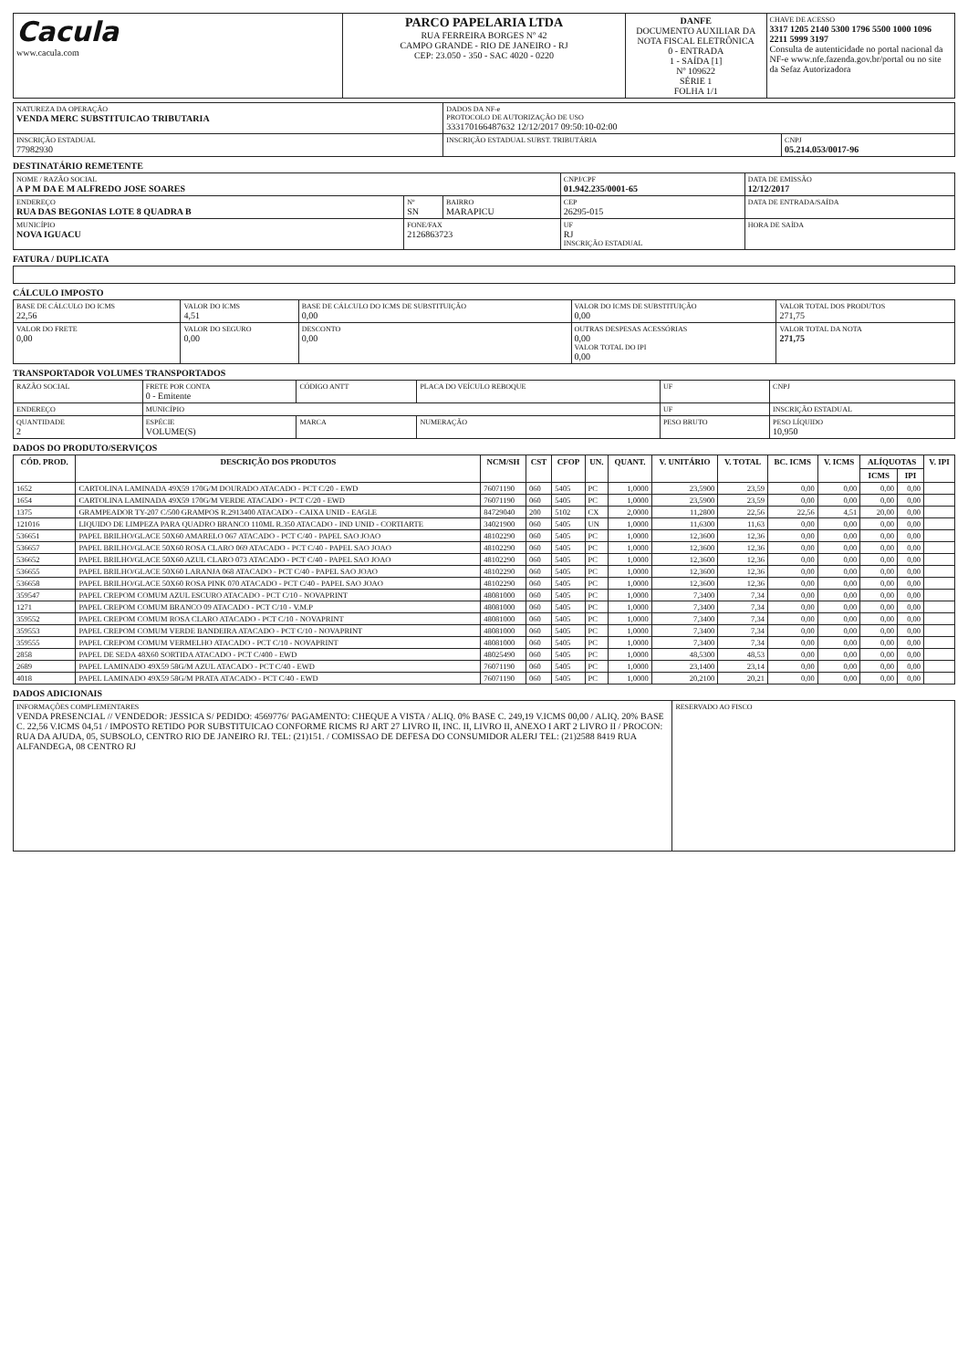| Cacula www.cacula.com | PARCO PAPELARIA LTDA RUA FERREIRA BORGES Nº 42 CAMPO GRANDE - RIO DE JANEIRO - RJ CEP: 23.050 - 350 - SAC 4020 - 0220 | DANFE DOCUMENTO AUXILIAR DA NOTA FISCAL ELETRÔNICA 0 - ENTRADA 1 - SAÍDA [1] Nº 109622 SÉRIE 1 FOLHA 1/1 | CHAVE DE ACESSO 3317 1205 2140 5300 1796 5500 1000 1096 2211 5999 3197 Consulta de autenticidade no portal nacional da NF-e www.nfe.fazenda.gov.br/portal ou no site da Sefaz Autorizadora |
| NATUREZA DA OPERAÇÃO VENDA MERC SUBSTITUICAO TRIBUTARIA | DADOS DA NF-e PROTOCOLO DE AUTORIZAÇÃO DE USO 333170166487632 12/12/2017 09:50:10-02:00 | |
| INSCRIÇÃO ESTADUAL 77982930 | INSCRIÇÃO ESTADUAL SUBST. TRIBUTÁRIA | CNPJ 05.214.053/0017-96 |
DESTINATÁRIO REMETENTE
| NOME / RAZÃO SOCIAL A P M DA E M ALFREDO JOSE SOARES | | | CNPJ/CPF 01.942.235/0001-65 | DATA DE EMISSÃO 12/12/2017 |
| ENDEREÇO RUA DAS BEGONIAS LOTE 8 QUADRA B | Nº SN | BAIRRO MARAPICU | CEP 26295-015 | DATA DE ENTRADA/SAÍDA |
| MUNICÍPIO NOVA IGUACU | FONE/FAX 2126863723 | | UF RJ INSCRIÇÃO ESTADUAL | HORA DE SAÍDA |
FATURA / DUPLICATA
CÁLCULO IMPOSTO
| BASE DE CÁLCULO DO ICMS 22,56 | VALOR DO ICMS 4,51 | BASE DE CÁLCULO DO ICMS DE SUBSTITUIÇÃO 0,00 | VALOR DO ICMS DE SUBSTITUIÇÃO 0,00 | VALOR TOTAL DOS PRODUTOS 271,75 |
| VALOR DO FRETE 0,00 | VALOR DO SEGURO 0,00 | DESCONTO 0,00 | OUTRAS DESPESAS ACESSÓRIAS 0,00 VALOR TOTAL DO IPI 0,00 | VALOR TOTAL DA NOTA 271,75 |
TRANSPORTADOR VOLUMES TRANSPORTADOS
| RAZÃO SOCIAL | FRETE POR CONTA 0 - Emitente | CÓDIGO ANTT | PLACA DO VEÍCULO REBOQUE | UF | CNPJ |
| ENDEREÇO | MUNICÍPIO | | | UF | INSCRIÇÃO ESTADUAL |
| QUANTIDADE 2 | ESPÉCIE VOLUME(S) | MARCA | NUMERAÇÃO | PESO BRUTO | PESO LÍQUIDO 10,950 |
DADOS DO PRODUTO/SERVIÇOS
| CÓD. PROD. | DESCRIÇÃO DOS PRODUTOS | NCM/SH | CST | CFOP | UN. | QUANT. | V. UNITÁRIO | V. TOTAL | BC. ICMS | V. ICMS | ALÍQUOTAS | | V. IPI |
| --- | --- | --- | --- | --- | --- | --- | --- | --- | --- | --- | --- | --- | --- |
| | | | | | | | | | | | ICMS | IPI | |
| 1652 | CARTOLINA LAMINADA 49X59 170G/M DOURADO ATACADO - PCT C/20 - EWD | 76071190 | 060 | 5405 | PC | 1,0000 | 23,5900 | 23,59 | 0,00 | 0,00 | 0,00 | 0,00 | |
| 1654 | CARTOLINA LAMINADA 49X59 170G/M VERDE ATACADO - PCT C/20 - EWD | 76071190 | 060 | 5405 | PC | 1,0000 | 23,5900 | 23,59 | 0,00 | 0,00 | 0,00 | 0,00 | |
| 1375 | GRAMPEADOR TY-207 C/500 GRAMPOS R.2913400 ATACADO - CAIXA UNID - EAGLE | 84729040 | 200 | 5102 | CX | 2,0000 | 11,2800 | 22,56 | 22,56 | 4,51 | 20,00 | 0,00 | |
| 121016 | LIQUIDO DE LIMPEZA PARA QUADRO BRANCO 110ML R.350 ATACADO - IND UNID - CORTIARTE | 34021900 | 060 | 5405 | UN | 1,0000 | 11,6300 | 11,63 | 0,00 | 0,00 | 0,00 | 0,00 | |
| 536651 | PAPEL BRILHO/GLACE 50X60 AMARELO 067 ATACADO - PCT C/40 - PAPEL SAO JOAO | 48102290 | 060 | 5405 | PC | 1,0000 | 12,3600 | 12,36 | 0,00 | 0,00 | 0,00 | 0,00 | |
| 536657 | PAPEL BRILHO/GLACE 50X60 ROSA CLARO 069 ATACADO - PCT C/40 - PAPEL SAO JOAO | 48102290 | 060 | 5405 | PC | 1,0000 | 12,3600 | 12,36 | 0,00 | 0,00 | 0,00 | 0,00 | |
| 536652 | PAPEL BRILHO/GLACE 50X60 AZUL CLARO 073 ATACADO - PCT C/40 - PAPEL SAO JOAO | 48102290 | 060 | 5405 | PC | 1,0000 | 12,3600 | 12,36 | 0,00 | 0,00 | 0,00 | 0,00 | |
| 536655 | PAPEL BRILHO/GLACE 50X60 LARANJA 068 ATACADO - PCT C/40 - PAPEL SAO JOAO | 48102290 | 060 | 5405 | PC | 1,0000 | 12,3600 | 12,36 | 0,00 | 0,00 | 0,00 | 0,00 | |
| 536658 | PAPEL BRILHO/GLACE 50X60 ROSA PINK 070 ATACADO - PCT C/40 - PAPEL SAO JOAO | 48102290 | 060 | 5405 | PC | 1,0000 | 12,3600 | 12,36 | 0,00 | 0,00 | 0,00 | 0,00 | |
| 359547 | PAPEL CREPOM COMUM AZUL ESCURO ATACADO - PCT C/10 - NOVAPRINT | 48081000 | 060 | 5405 | PC | 1,0000 | 7,3400 | 7,34 | 0,00 | 0,00 | 0,00 | 0,00 | |
| 1271 | PAPEL CREPOM COMUM BRANCO 09 ATACADO - PCT C/10 - V.M.P | 48081000 | 060 | 5405 | PC | 1,0000 | 7,3400 | 7,34 | 0,00 | 0,00 | 0,00 | 0,00 | |
| 359552 | PAPEL CREPOM COMUM ROSA CLARO ATACADO - PCT C/10 - NOVAPRINT | 48081000 | 060 | 5405 | PC | 1,0000 | 7,3400 | 7,34 | 0,00 | 0,00 | 0,00 | 0,00 | |
| 359553 | PAPEL CREPOM COMUM VERDE BANDEIRA ATACADO - PCT C/10 - NOVAPRINT | 48081000 | 060 | 5405 | PC | 1,0000 | 7,3400 | 7,34 | 0,00 | 0,00 | 0,00 | 0,00 | |
| 359555 | PAPEL CREPOM COMUM VERMELHO ATACADO - PCT C/10 - NOVAPRINT | 48081000 | 060 | 5405 | PC | 1,0000 | 7,3400 | 7,34 | 0,00 | 0,00 | 0,00 | 0,00 | |
| 2858 | PAPEL DE SEDA 48X60 SORTIDA ATACADO - PCT C/400 - EWD | 48025490 | 060 | 5405 | PC | 1,0000 | 48,5300 | 48,53 | 0,00 | 0,00 | 0,00 | 0,00 | |
| 2689 | PAPEL LAMINADO 49X59 58G/M AZUL ATACADO - PCT C/40 - EWD | 76071190 | 060 | 5405 | PC | 1,0000 | 23,1400 | 23,14 | 0,00 | 0,00 | 0,00 | 0,00 | |
| 4018 | PAPEL LAMINADO 49X59 58G/M PRATA ATACADO - PCT C/40 - EWD | 76071190 | 060 | 5405 | PC | 1,0000 | 20,2100 | 20,21 | 0,00 | 0,00 | 0,00 | 0,00 | |
DADOS ADICIONAIS
| INFORMAÇÕES COMPLEMENTARES VENDA PRESENCIAL // VENDEDOR: JESSICA S/ PEDIDO: 4569776/ PAGAMENTO: CHEQUE A VISTA / ALIQ. 0% BASE C. 249,19 V.ICMS 00,00 / ALIQ. 20% BASE C. 22,56 V.ICMS 04,51 / IMPOSTO RETIDO POR SUBSTITUICAO CONFORME RICMS RJ ART 27 LIVRO II, INC. II, LIVRO II, ANEXO I ART 2 LIVRO II / PROCON: RUA DA AJUDA, 05, SUBSOLO, CENTRO RIO DE JANEIRO RJ. TEL: (21)151. / COMISSAO DE DEFESA DO CONSUMIDOR ALERJ TEL: (21)2588 8419 RUA ALFANDEGA, 08 CENTRO RJ | RESERVADO AO FISCO |